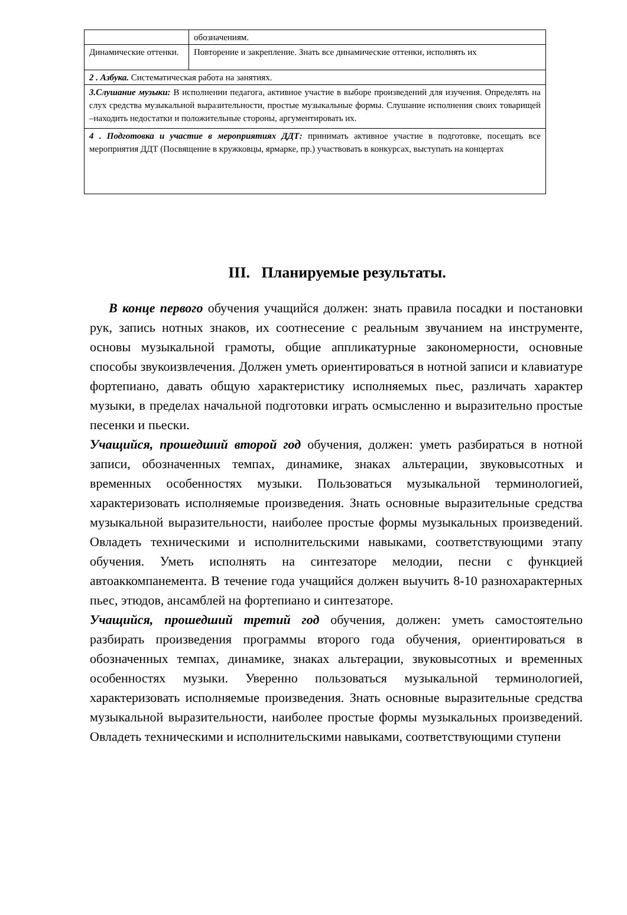| | обозначениям. |
| Динамические оттенки. | Повторение и закрепление. Знать все динамические оттенки, исполнять их |
| 2 . Азбука. Систематическая работа на занятиях. | |
| 3.Слушание музыки: В исполнении педагога, активное участие в выборе произведений для изучения. Определять на слух средства музыкальной выразительности, простые музыкальные формы. Слушание исполнения своих товарищей –находить недостатки и положительные стороны, аргументировать их. | |
| 4 . Подготовка и участие в мероприятиях ДДТ: принимать активное участие в подготовке, посещать все мероприятия ДДТ (Посвящение в кружковцы, ярмарке, пр.) участвовать в конкурсах, выступать на концертах | |
III. Планируемые результаты.
В конце первого обучения учащийся должен: знать правила посадки и постановки рук, запись нотных знаков, их соотнесение с реальным звучанием на инструменте, основы музыкальной грамоты, общие аппликатурные закономерности, основные способы звукоизвлечения. Должен уметь ориентироваться в нотной записи и клавиатуре фортепиано, давать общую характеристику исполняемых пьес, различать характер музыки, в пределах начальной подготовки играть осмысленно и выразительно простые песенки и пьески.
Учащийся, прошедший второй год обучения, должен: уметь разбираться в нотной записи, обозначенных темпах, динамике, знаках альтерации, звуковысотных и временных особенностях музыки. Пользоваться музыкальной терминологией, характеризовать исполняемые произведения. Знать основные выразительные средства музыкальной выразительности, наиболее простые формы музыкальных произведений. Овладеть техническими и исполнительскими навыками, соответствующими этапу обучения. Уметь исполнять на синтезаторе мелодии, песни с функцией автоаккомпанемента. В течение года учащийся должен выучить 8-10 разнохарактерных пьес, этюдов, ансамблей на фортепиано и синтезаторе.
Учащийся, прошедший третий год обучения, должен: уметь самостоятельно разбирать произведения программы второго года обучения, ориентироваться в обозначенных темпах, динамике, знаках альтерации, звуковысотных и временных особенностях музыки. Уверенно пользоваться музыкальной терминологией, характеризовать исполняемые произведения. Знать основные выразительные средства музыкальной выразительности, наиболее простые формы музыкальных произведений. Овладеть техническими и исполнительскими навыками, соответствующими ступени